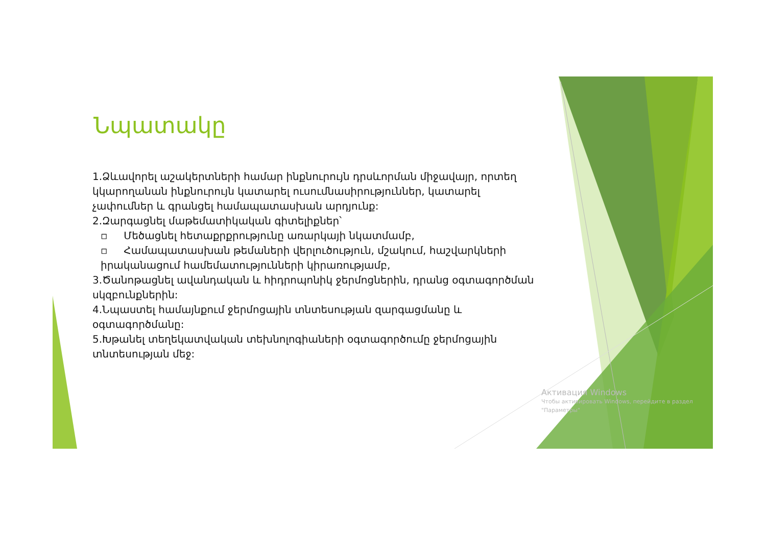Նպատակը
1.Ձևավորել աշակերտների համար ինքնուրույն դրսևորման միջավայր, որտեղ կկարողանան ինքնուրույն կատարել ուսումնասիրություններ, կատարել չափումներ և գրանցել համապատասխան արդյունք:
2.Զարգացնել մաթեմատիկական գիտելիքներ՝
▫ Մեծացնել հետաքրքրությունը առարկայի նկատմամբ,
▫ Համապատասխան թեմաների վերլուծություն, մշակում, հաշվարկների իրականացում համեմատությունների կիրառությամբ,
3.Ծանոթացնել ավանդական և հիդրոպոնիկ ջերմոցներին, դրանց օգտագործման սկզբունքներին:
4.Նպաստել համայնքում ջերմոցային տնտեսության զարգացմանը և օգտագործմանը:
5.Խթանել տեղեկատվական տեխնոլոգիաների օգտագործումը ջերմոցային տնտեսության մեջ:
Активация Windows
Чтобы активировать Windows, перейдите в раздел
"Параметры"